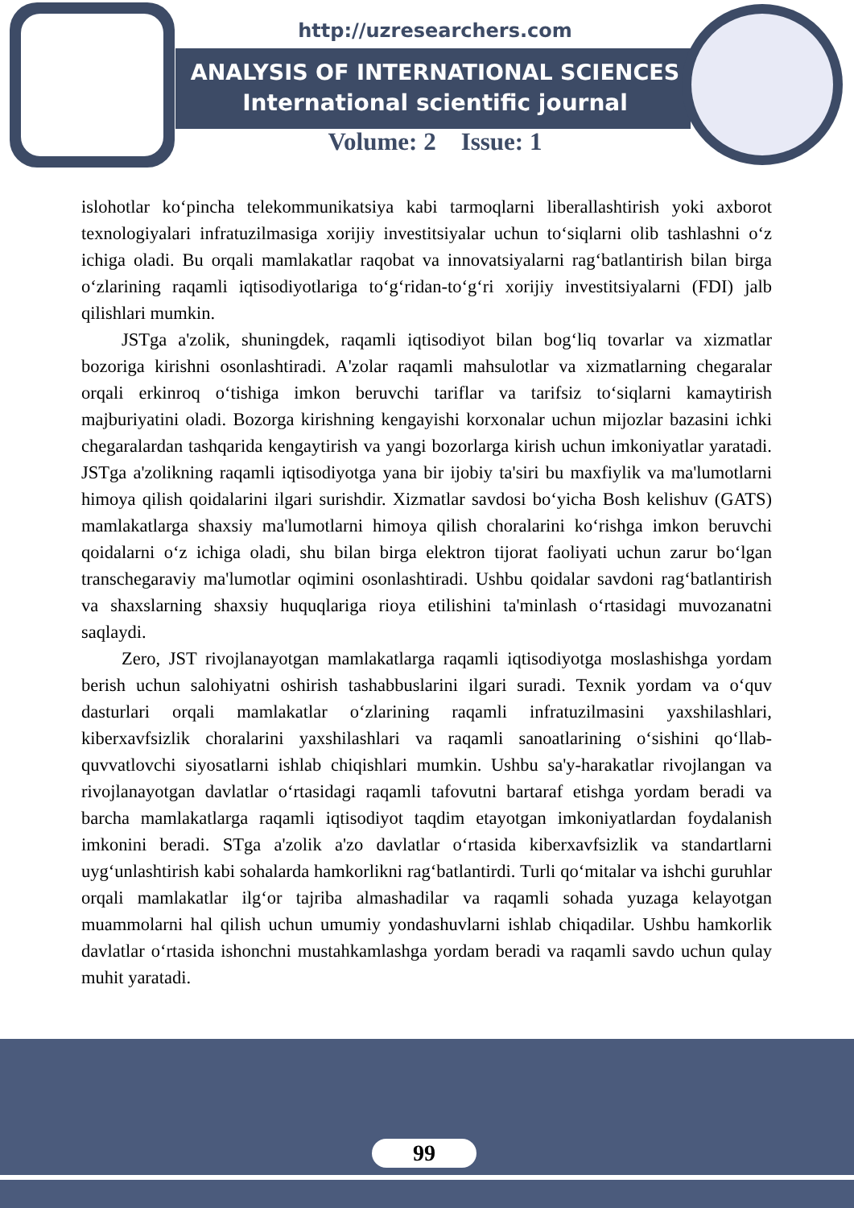http://uzresearchers.com
ANALYSIS OF INTERNATIONAL SCIENCES
International scientific journal
Volume: 2 Issue: 1
islohotlar ko‘pincha telekommunikatsiya kabi tarmoqlarni liberallashtirish yoki axborot texnologiyalari infratuzilmasiga xorijiy investitsiyalar uchun to‘siqlarni olib tashlashni o‘z ichiga oladi. Bu orqali mamlakatlar raqobat va innovatsiyalarni rag‘batlantirish bilan birga o‘zlarining raqamli iqtisodiyotlariga to‘g‘ridan-to‘g‘ri xorijiy investitsiyalarni (FDI) jalb qilishlari mumkin.
JSTga a'zolik, shuningdek, raqamli iqtisodiyot bilan bog‘liq tovarlar va xizmatlar bozoriga kirishni osonlashtiradi. A'zolar raqamli mahsulotlar va xizmatlarning chegaralar orqali erkinroq o‘tishiga imkon beruvchi tariflar va tarifsiz to‘siqlarni kamaytirish majburiyatini oladi. Bozorga kirishning kengayishi korxonalar uchun mijozlar bazasini ichki chegaralardan tashqarida kengaytirish va yangi bozorlarga kirish uchun imkoniyatlar yaratadi. JSTga a'zolikning raqamli iqtisodiyotga yana bir ijobiy ta'siri bu maxfiylik va ma'lumotlarni himoya qilish qoidalarini ilgari surishdir. Xizmatlar savdosi bo‘yicha Bosh kelishuv (GATS) mamlakatlarga shaxsiy ma'lumotlarni himoya qilish choralarini ko‘rishga imkon beruvchi qoidalarni o‘z ichiga oladi, shu bilan birga elektron tijorat faoliyati uchun zarur bo‘lgan transchegaraviy ma'lumotlar oqimini osonlashtiradi. Ushbu qoidalar savdoni rag‘batlantirish va shaxslarning shaxsiy huquqlariga rioya etilishini ta'minlash o‘rtasidagi muvozanatni saqlaydi.
Zero, JST rivojlanayotgan mamlakatlarga raqamli iqtisodiyotga moslashishga yordam berish uchun salohiyatni oshirish tashabbuslarini ilgari suradi. Texnik yordam va o‘quv dasturlari orqali mamlakatlar o‘zlarining raqamli infratuzilmasini yaxshilashlari, kiberxavfsizlik choralarini yaxshilashlari va raqamli sanoatlarining o‘sishini qo‘llab-quvvatlovchi siyosatlarni ishlab chiqishlari mumkin. Ushbu sa'y-harakatlar rivojlangan va rivojlanayotgan davlatlar o‘rtasidagi raqamli tafovutni bartaraf etishga yordam beradi va barcha mamlakatlarga raqamli iqtisodiyot taqdim etayotgan imkoniyatlardan foydalanish imkonini beradi. STga a'zolik a'zo davlatlar o‘rtasida kiberxavfsizlik va standartlarni uyg‘unlashtirish kabi sohalarda hamkorlikni rag‘batlantirdi. Turli qo‘mitalar va ishchi guruhlar orqali mamlakatlar ilg‘or tajriba almashadilar va raqamli sohada yuzaga kelayotgan muammolarni hal qilish uchun umumiy yondashuvlarni ishlab chiqadilar. Ushbu hamkorlik davlatlar o‘rtasida ishonchni mustahkamlashga yordam beradi va raqamli savdo uchun qulay muhit yaratadi.
99